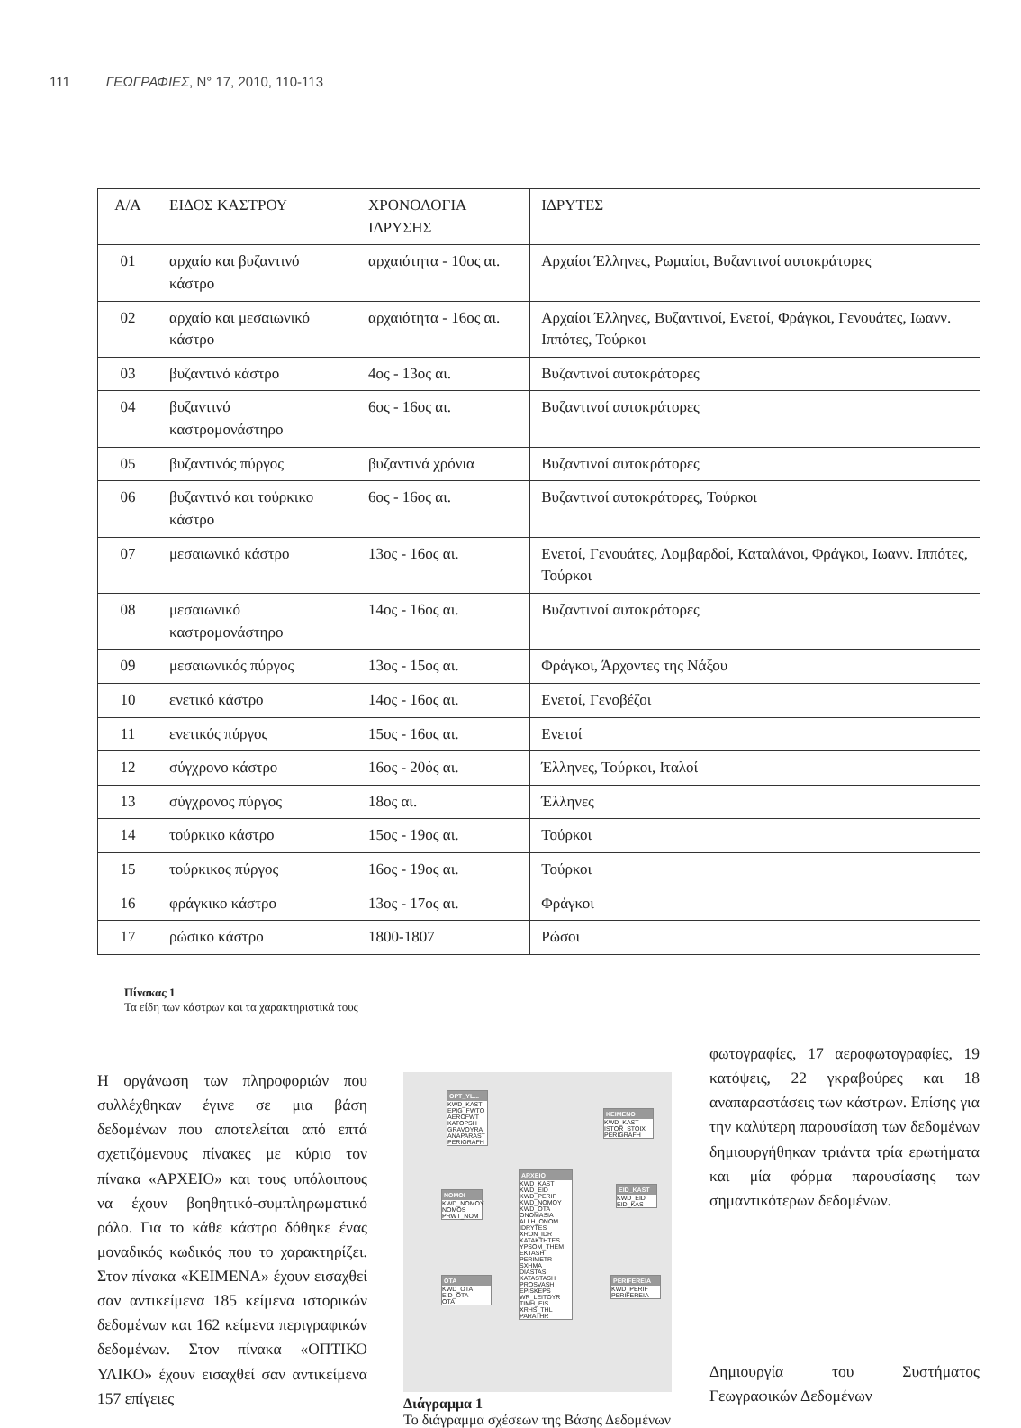111 ΓΕΩΓΡΑΦΙΕΣ, Ν° 17, 2010, 110-113
| Α/Α | ΕΙΔΟΣ ΚΑΣΤΡΟΥ | ΧΡΟΝΟΛΟΓΙΑ ΙΔΡΥΣΗΣ | ΙΔΡΥΤΕΣ |
| --- | --- | --- | --- |
| 01 | αρχαίο και βυζαντινό κάστρο | αρχαιότητα - 10ος αι. | Αρχαίοι Έλληνες, Ρωμαίοι, Βυζαντινοί αυτοκράτορες |
| 02 | αρχαίο και μεσαιωνικό κάστρο | αρχαιότητα - 16ος αι. | Αρχαίοι Έλληνες, Βυζαντινοί, Ενετοί, Φράγκοι, Γενουάτες, Ιωανν. Ιππότες, Τούρκοι |
| 03 | βυζαντινό κάστρο | 4ος - 13ος αι. | Βυζαντινοί αυτοκράτορες |
| 04 | βυζαντινό καστρομονάστηρο | 6ος - 16ος αι. | Βυζαντινοί αυτοκράτορες |
| 05 | βυζαντινός πύργος | βυζαντινά χρόνια | Βυζαντινοί αυτοκράτορες |
| 06 | βυζαντινό και τούρκικο κάστρο | 6ος - 16ος αι. | Βυζαντινοί αυτοκράτορες, Τούρκοι |
| 07 | μεσαιωνικό κάστρο | 13ος - 16ος αι. | Ενετοί, Γενουάτες, Λομβαρδοί, Καταλάνοι, Φράγκοι, Ιωανν. Ιππότες, Τούρκοι |
| 08 | μεσαιωνικό καστρομονάστηρο | 14ος - 16ος αι. | Βυζαντινοί αυτοκράτορες |
| 09 | μεσαιωνικός πύργος | 13ος - 15ος αι. | Φράγκοι, Άρχοντες της Νάξου |
| 10 | ενετικό κάστρο | 14ος - 16ος αι. | Ενετοί, Γενοβέζοι |
| 11 | ενετικός πύργος | 15ος - 16ος αι. | Ενετοί |
| 12 | σύγχρονο κάστρο | 16ος - 20ός αι. | Έλληνες, Τούρκοι, Ιταλοί |
| 13 | σύγχρονος πύργος | 18ος αι. | Έλληνες |
| 14 | τούρκικο κάστρο | 15ος - 19ος αι. | Τούρκοι |
| 15 | τούρκικος πύργος | 16ος - 19ος αι. | Τούρκοι |
| 16 | φράγκικο κάστρο | 13ος - 17ος αι. | Φράγκοι |
| 17 | ρώσικο κάστρο | 1800-1807 | Ρώσοι |
Πίνακας 1
Τα είδη των κάστρων και τα χαρακτηριστικά τους
Η οργάνωση των πληροφοριών που συλλέχθηκαν έγινε σε μια βάση δεδομένων που αποτελείται από επτά σχετιζόμενους πίνακες με κύριο τον πίνακα «ΑΡΧΕΙΟ» και τους υπόλοιπους να έχουν βοηθητικό-συμπληρωματικό ρόλο. Για το κάθε κάστρο δόθηκε ένας μοναδικός κωδικός που το χαρακτηρίζει. Στον πίνακα «ΚΕΙΜΕΝΑ» έχουν εισαχθεί σαν αντικείμενα 185 κείμενα ιστορικών δεδομένων και 162 κείμενα περιγραφικών δεδομένων. Στον πίνακα «ΟΠΤΙΚΟ ΥΛΙΚΟ» έχουν εισαχθεί σαν αντικείμενα 157 επίγειες
OPT_YL...
KWD_KAST
EPIG_FWTO
AEROFWT
KATOPSH
GRAVOYRA
ANAPARAST
PERIGRAFH
KEIMENO
KWD_KAST
ISTOR_STOIX
PERIGRAFH
ARXEIO
KWD_KAST
KWD_EID
KWD_PERIF
KWD_NOMOY
KWD_OTA
ONOMASIA
ALLH_ONOM
IDRYTES
XRON_IDR
KATAKTHTES
YPSOM_THEM
EKTASH
PERIMETR
SXHMA
DIASTAS
KATASTASH
PROSVASH
EPISKEPS
WR_LEITOYR
TIMH_EIS
XRHS_THL
PARATHR
NOMOI
KWD_NOMOY
NOMOS
PRWT_NOM
EID_KAST
KWD_EID
EID_KAS
OTA
KWD_OTA
EID_OTA
OTA
PERIFEREIA
KWD_PERIF
PERIFEREIA
Διάγραμμα 1
Το διάγραμμα σχέσεων της Βάσης Δεδομένων
φωτογραφίες, 17 αεροφωτογραφίες, 19 κατόψεις, 22 γκραβούρες και 18 αναπαραστάσεις των κάστρων. Επίσης για την καλύτερη παρουσίαση των δεδομένων δημιουργήθηκαν τριάντα τρία ερωτήματα και μία φόρμα παρουσίασης των σημαντικότερων δεδομένων.
Δημιουργία του Συστήματος Γεωγραφικών Δεδομένων